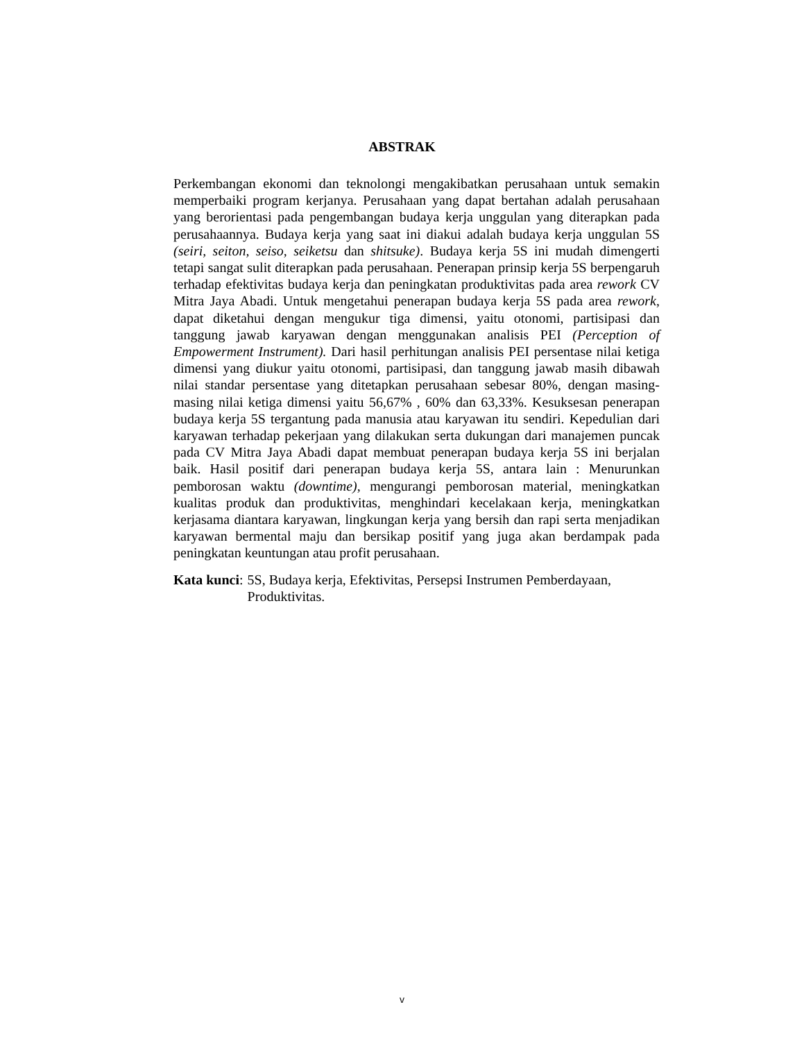ABSTRAK
Perkembangan ekonomi dan teknolongi mengakibatkan perusahaan untuk semakin memperbaiki program kerjanya. Perusahaan yang dapat bertahan adalah perusahaan yang berorientasi pada pengembangan budaya kerja unggulan yang diterapkan pada perusahaannya. Budaya kerja yang saat ini diakui adalah budaya kerja unggulan 5S (seiri, seiton, seiso, seiketsu dan shitsuke). Budaya kerja 5S ini mudah dimengerti tetapi sangat sulit diterapkan pada perusahaan. Penerapan prinsip kerja 5S berpengaruh terhadap efektivitas budaya kerja dan peningkatan produktivitas pada area rework CV Mitra Jaya Abadi. Untuk mengetahui penerapan budaya kerja 5S pada area rework, dapat diketahui dengan mengukur tiga dimensi, yaitu otonomi, partisipasi dan tanggung jawab karyawan dengan menggunakan analisis PEI (Perception of Empowerment Instrument). Dari hasil perhitungan analisis PEI persentase nilai ketiga dimensi yang diukur yaitu otonomi, partisipasi, dan tanggung jawab masih dibawah nilai standar persentase yang ditetapkan perusahaan sebesar 80%, dengan masing-masing nilai ketiga dimensi yaitu 56,67% , 60% dan 63,33%. Kesuksesan penerapan budaya kerja 5S tergantung pada manusia atau karyawan itu sendiri. Kepedulian dari karyawan terhadap pekerjaan yang dilakukan serta dukungan dari manajemen puncak pada CV Mitra Jaya Abadi dapat membuat penerapan budaya kerja 5S ini berjalan baik. Hasil positif dari penerapan budaya kerja 5S, antara lain : Menurunkan pemborosan waktu (downtime), mengurangi pemborosan material, meningkatkan kualitas produk dan produktivitas, menghindari kecelakaan kerja, meningkatkan kerjasama diantara karyawan, lingkungan kerja yang bersih dan rapi serta menjadikan karyawan bermental maju dan bersikap positif yang juga akan berdampak pada peningkatan keuntungan atau profit perusahaan.
Kata kunci: 5S, Budaya kerja, Efektivitas, Persepsi Instrumen Pemberdayaan, Produktivitas.
v